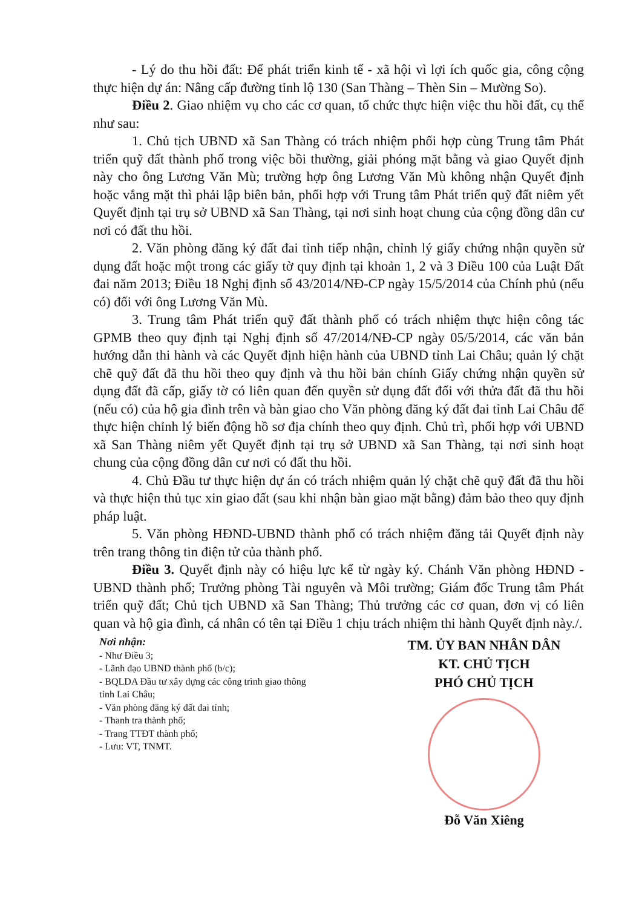- Lý do thu hồi đất: Để phát triển kinh tế - xã hội vì lợi ích quốc gia, công cộng thực hiện dự án: Nâng cấp đường tỉnh lộ 130 (San Thàng – Thèn Sin – Mường So).
Điều 2. Giao nhiệm vụ cho các cơ quan, tổ chức thực hiện việc thu hồi đất, cụ thể như sau:
1. Chủ tịch UBND xã San Thàng có trách nhiệm phối hợp cùng Trung tâm Phát triển quỹ đất thành phố trong việc bồi thường, giải phóng mặt bằng và giao Quyết định này cho ông Lương Văn Mù; trường hợp ông Lương Văn Mù không nhận Quyết định hoặc vắng mặt thì phải lập biên bản, phối hợp với Trung tâm Phát triển quỹ đất niêm yết Quyết định tại trụ sở UBND xã San Thàng, tại nơi sinh hoạt chung của cộng đồng dân cư nơi có đất thu hồi.
2. Văn phòng đăng ký đất đai tỉnh tiếp nhận, chỉnh lý giấy chứng nhận quyền sử dụng đất hoặc một trong các giấy tờ quy định tại khoản 1, 2 và 3 Điều 100 của Luật Đất đai năm 2013; Điều 18 Nghị định số 43/2014/NĐ-CP ngày 15/5/2014 của Chính phủ (nếu có) đối với ông Lương Văn Mù.
3. Trung tâm Phát triển quỹ đất thành phố có trách nhiệm thực hiện công tác GPMB theo quy định tại Nghị định số 47/2014/NĐ-CP ngày 05/5/2014, các văn bản hướng dẫn thi hành và các Quyết định hiện hành của UBND tỉnh Lai Châu; quản lý chặt chẽ quỹ đất đã thu hồi theo quy định và thu hồi bản chính Giấy chứng nhận quyền sử dụng đất đã cấp, giấy tờ có liên quan đến quyền sử dụng đất đối với thửa đất đã thu hồi (nếu có) của hộ gia đình trên và bàn giao cho Văn phòng đăng ký đất đai tỉnh Lai Châu để thực hiện chỉnh lý biến động hồ sơ địa chính theo quy định. Chủ trì, phối hợp với UBND xã San Thàng niêm yết Quyết định tại trụ sở UBND xã San Thàng, tại nơi sinh hoạt chung của cộng đồng dân cư nơi có đất thu hồi.
4. Chủ Đầu tư thực hiện dự án có trách nhiệm quản lý chặt chẽ quỹ đất đã thu hồi và thực hiện thủ tục xin giao đất (sau khi nhận bàn giao mặt bằng) đảm bảo theo quy định pháp luật.
5. Văn phòng HĐND-UBND thành phố có trách nhiệm đăng tải Quyết định này trên trang thông tin điện tử của thành phố.
Điều 3. Quyết định này có hiệu lực kể từ ngày ký. Chánh Văn phòng HĐND - UBND thành phố; Trưởng phòng Tài nguyên và Môi trường; Giám đốc Trung tâm Phát triển quỹ đất; Chủ tịch UBND xã San Thàng; Thủ trưởng các cơ quan, đơn vị có liên quan và hộ gia đình, cá nhân có tên tại Điều 1 chịu trách nhiệm thi hành Quyết định này./.
Nơi nhận:
- Như Điều 3;
- Lãnh đạo UBND thành phố (b/c);
- BQLDA Đầu tư xây dựng các công trình giao thông tỉnh Lai Châu;
- Văn phòng đăng ký đất đai tỉnh;
- Thanh tra thành phố;
- Trang TTĐT thành phố;
- Lưu: VT, TNMT.
TM. ỦY BAN NHÂN DÂN
KT. CHỦ TỊCH
PHÓ CHỦ TỊCH
Đỗ Văn Xiêng